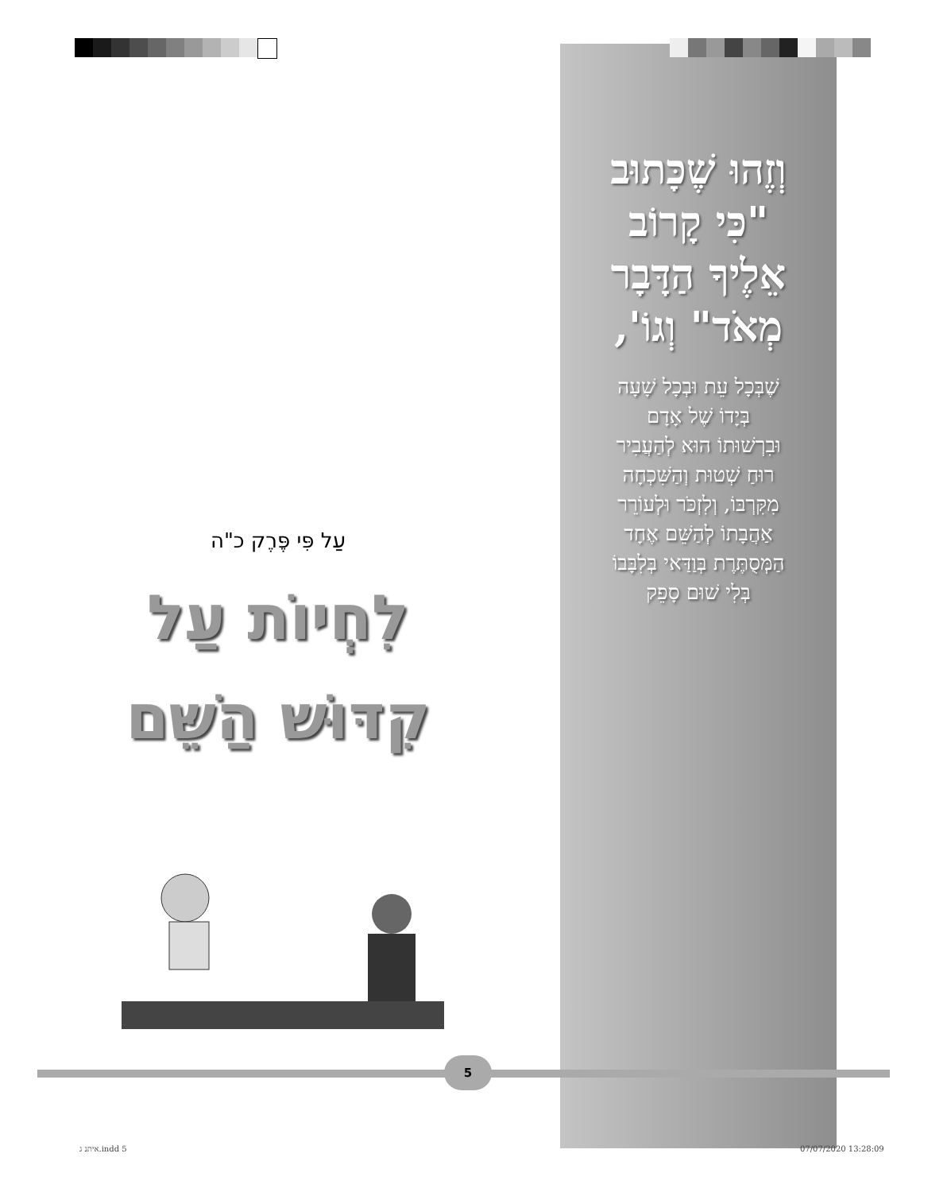וְזֶהוּ שֶׁכָּתוּב
"כִּי קָרוֹב
אֵלֶיךָ הַדָּבָר
מְאֹד" וְגוֹ',
שֶׁבְּכָל עֵת וּבְכָל שָׁעָה
בְּיָדוֹ שֶׁל אָדָם
וּבִרְשׁוּתוֹ הוּא לְהַעֲבִיר
רוּחַ שְׁטוּת וְהַשִּׁכְחָה
מִקִּרְבּוֹ, וְלִזְכֹּר וּלְעוֹרֵר
אַהֲבָתוֹ לְהַשֵּׁם אֶחָד
הַמְּסֻתֶּרֶת בְּוַדַּאי בְּלִבָּבוֹ
בְּלִי שׁוּם סָפֵק
עַל פִּי פֶּרֶק כ"ה
לִחְיוֹת עַל
קִדּוּשׁ הַשֵּׁם
5
איתנ ג.indd 5 07/07/2020 13:28:09